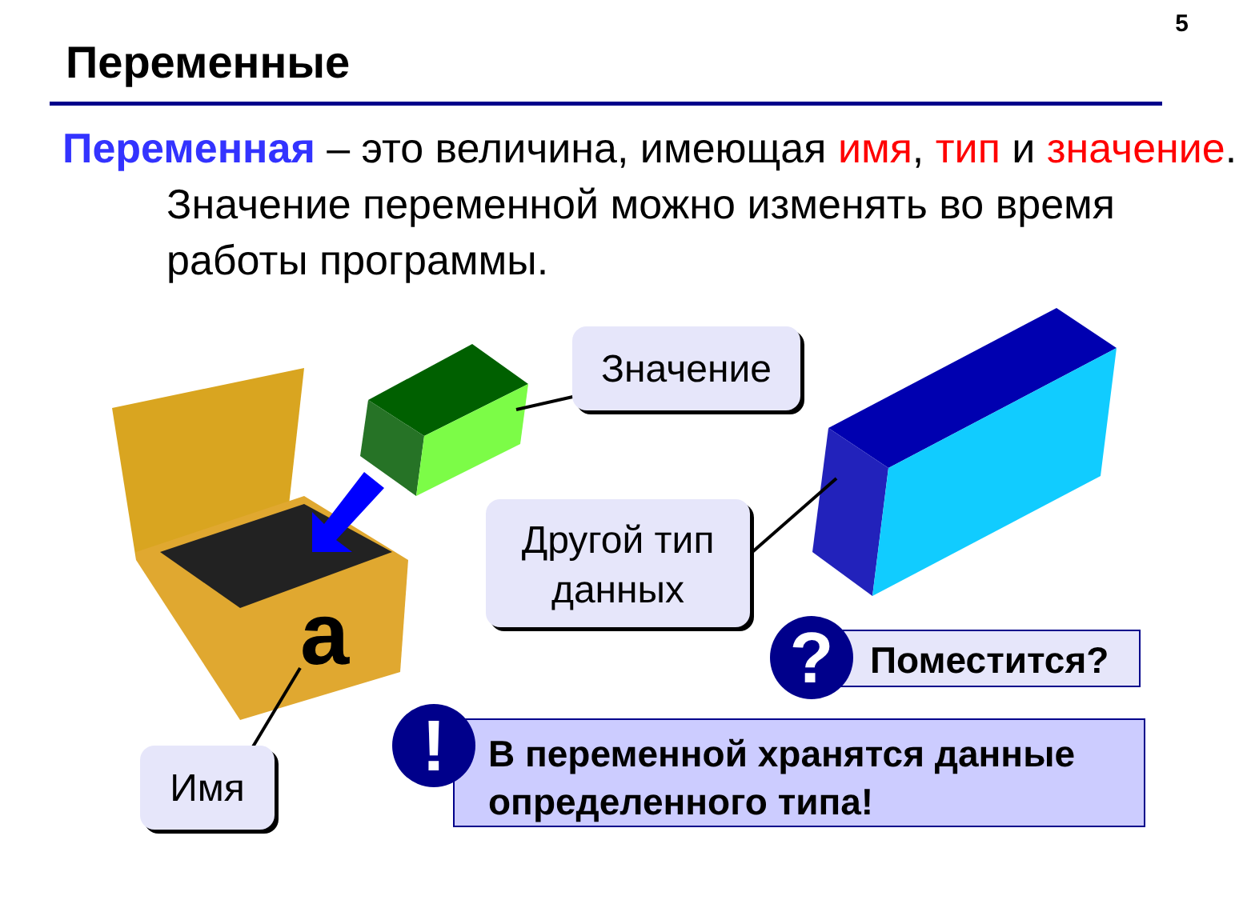5
Переменные
Переменная – это величина, имеющая имя, тип и значение. Значение переменной можно изменять во время работы программы.
a
Значение
Другой тип данных
Имя
Поместится?
?
В переменной хранятся данные определенного типа!
!